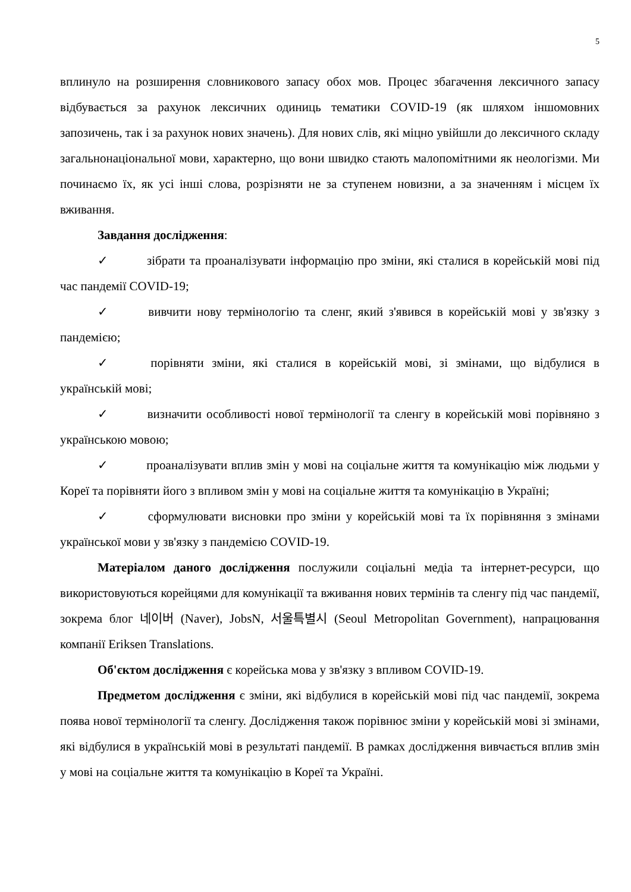5
вплинуло на розширення словникового запасу обох мов. Процес збагачення лексичного запасу відбувається за рахунок лексичних одиниць тематики COVID-19 (як шляхом іншомовних запозичень, так і за рахунок нових значень). Для нових слів, які міцно увійшли до лексичного складу загальнонаціональної мови, характерно, що вони швидко стають малопомітними як неологізми. Ми починаємо їх, як усі інші слова, розрізняти не за ступенем новизни, а за значенням і місцем їх вживання.
Завдання дослідження:
✓ зібрати та проаналізувати інформацію про зміни, які сталися в корейській мові під час пандемії COVID-19;
✓ вивчити нову термінологію та сленг, який з'явився в корейській мові у зв'язку з пандемією;
✓ порівняти зміни, які сталися в корейській мові, зі змінами, що відбулися в українській мові;
✓ визначити особливості нової термінології та сленгу в корейській мові порівняно з українською мовою;
✓ проаналізувати вплив змін у мові на соціальне життя та комунікацію між людьми у Кореї та порівняти його з впливом змін у мові на соціальне життя та комунікацію в Україні;
✓ сформулювати висновки про зміни у корейській мові та їх порівняння з змінами української мови у зв'язку з пандемією COVID-19.
Матеріалом даного дослідження послужили соціальні медіа та інтернет-ресурси, що використовуються корейцями для комунікації та вживання нових термінів та сленгу під час пандемії, зокрема блог 네이버 (Naver), JobsN, 서울특별시 (Seoul Metropolitan Government), напрацювання компанії Eriksen Translations.
Об'єктом дослідження є корейська мова у зв'язку з впливом COVID-19.
Предметом дослідження є зміни, які відбулися в корейській мові під час пандемії, зокрема поява нової термінології та сленгу. Дослідження також порівнює зміни у корейській мові зі змінами, які відбулися в українській мові в результаті пандемії. В рамках дослідження вивчається вплив змін у мові на соціальне життя та комунікацію в Кореї та Україні.